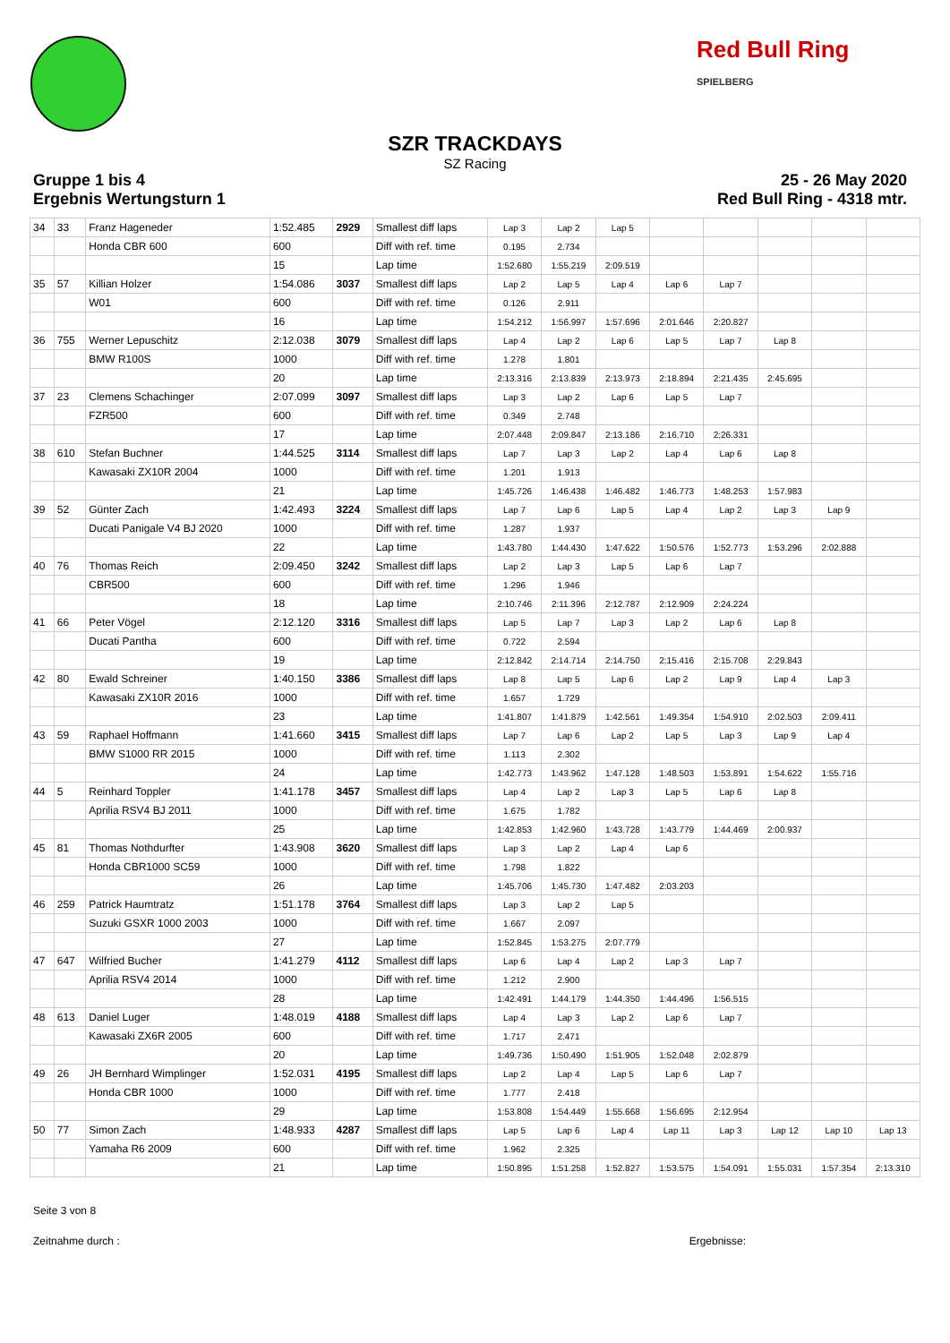Red Bull Ring
SPIELBERG
SZR TRACKDAYS
SZ Racing
Gruppe 1 bis 4
Ergebnis Wertungsturn 1
25 - 26 May 2020
Red Bull Ring - 4318 mtr.
| 34 | 33 | Franz Hageneder | 1:52.485 | 2929 | Smallest diff laps | Lap 3 | Lap 2 | Lap 5 | | | | | |
| | | Honda CBR 600 | 600 | | Diff with ref. time | 0.195 | 2.734 | | | | | | |
| | | | 15 | | Lap time | 1:52.680 | 1:55.219 | 2:09.519 | | | | | |
| 35 | 57 | Killian Holzer | 1:54.086 | 3037 | Smallest diff laps | Lap 2 | Lap 5 | Lap 4 | Lap 6 | Lap 7 | | | |
| | | W01 | 600 | | Diff with ref. time | 0.126 | 2.911 | | | | | | |
| | | | 16 | | Lap time | 1:54.212 | 1:56.997 | 1:57.696 | 2:01.646 | 2:20.827 | | | |
| 36 | 755 | Werner Lepuschitz | 2:12.038 | 3079 | Smallest diff laps | Lap 4 | Lap 2 | Lap 6 | Lap 5 | Lap 7 | Lap 8 | | |
| | | BMW R100S | 1000 | | Diff with ref. time | 1.278 | 1.801 | | | | | | |
| | | | 20 | | Lap time | 2:13.316 | 2:13.839 | 2:13.973 | 2:18.894 | 2:21.435 | 2:45.695 | | |
| 37 | 23 | Clemens Schachinger | 2:07.099 | 3097 | Smallest diff laps | Lap 3 | Lap 2 | Lap 6 | Lap 5 | Lap 7 | | | |
| | | FZR500 | 600 | | Diff with ref. time | 0.349 | 2.748 | | | | | | |
| | | | 17 | | Lap time | 2:07.448 | 2:09.847 | 2:13.186 | 2:16.710 | 2:26.331 | | | |
| 38 | 610 | Stefan Buchner | 1:44.525 | 3114 | Smallest diff laps | Lap 7 | Lap 3 | Lap 2 | Lap 4 | Lap 6 | Lap 8 | | |
| | | Kawasaki ZX10R 2004 | 1000 | | Diff with ref. time | 1.201 | 1.913 | | | | | | |
| | | | 21 | | Lap time | 1:45.726 | 1:46.438 | 1:46.482 | 1:46.773 | 1:48.253 | 1:57.983 | | |
| 39 | 52 | Günter Zach | 1:42.493 | 3224 | Smallest diff laps | Lap 7 | Lap 6 | Lap 5 | Lap 4 | Lap 2 | Lap 3 | Lap 9 | |
| | | Ducati Panigale V4 BJ 2020 | 1000 | | Diff with ref. time | 1.287 | 1.937 | | | | | | |
| | | | 22 | | Lap time | 1:43.780 | 1:44.430 | 1:47.622 | 1:50.576 | 1:52.773 | 1:53.296 | 2:02.888 | |
| 40 | 76 | Thomas Reich | 2:09.450 | 3242 | Smallest diff laps | Lap 2 | Lap 3 | Lap 5 | Lap 6 | Lap 7 | | | |
| | | CBR500 | 600 | | Diff with ref. time | 1.296 | 1.946 | | | | | | |
| | | | 18 | | Lap time | 2:10.746 | 2:11.396 | 2:12.787 | 2:12.909 | 2:24.224 | | | |
| 41 | 66 | Peter Vögel | 2:12.120 | 3316 | Smallest diff laps | Lap 5 | Lap 7 | Lap 3 | Lap 2 | Lap 6 | Lap 8 | | |
| | | Ducati Pantha | 600 | | Diff with ref. time | 0.722 | 2.594 | | | | | | |
| | | | 19 | | Lap time | 2:12.842 | 2:14.714 | 2:14.750 | 2:15.416 | 2:15.708 | 2:29.843 | | |
| 42 | 80 | Ewald Schreiner | 1:40.150 | 3386 | Smallest diff laps | Lap 8 | Lap 5 | Lap 6 | Lap 2 | Lap 9 | Lap 4 | Lap 3 | |
| | | Kawasaki ZX10R 2016 | 1000 | | Diff with ref. time | 1.657 | 1.729 | | | | | | |
| | | | 23 | | Lap time | 1:41.807 | 1:41.879 | 1:42.561 | 1:49.354 | 1:54.910 | 2:02.503 | 2:09.411 | |
| 43 | 59 | Raphael Hoffmann | 1:41.660 | 3415 | Smallest diff laps | Lap 7 | Lap 6 | Lap 2 | Lap 5 | Lap 3 | Lap 9 | Lap 4 | |
| | | BMW S1000 RR 2015 | 1000 | | Diff with ref. time | 1.113 | 2.302 | | | | | | |
| | | | 24 | | Lap time | 1:42.773 | 1:43.962 | 1:47.128 | 1:48.503 | 1:53.891 | 1:54.622 | 1:55.716 | |
| 44 | 5 | Reinhard Toppler | 1:41.178 | 3457 | Smallest diff laps | Lap 4 | Lap 2 | Lap 3 | Lap 5 | Lap 6 | Lap 8 | | |
| | | Aprilia RSV4 BJ 2011 | 1000 | | Diff with ref. time | 1.675 | 1.782 | | | | | | |
| | | | 25 | | Lap time | 1:42.853 | 1:42.960 | 1:43.728 | 1:43.779 | 1:44.469 | 2:00.937 | | |
| 45 | 81 | Thomas Nothdurfter | 1:43.908 | 3620 | Smallest diff laps | Lap 3 | Lap 2 | Lap 4 | Lap 6 | | | | |
| | | Honda CBR1000 SC59 | 1000 | | Diff with ref. time | 1.798 | 1.822 | | | | | | |
| | | | 26 | | Lap time | 1:45.706 | 1:45.730 | 1:47.482 | 2:03.203 | | | | |
| 46 | 259 | Patrick Haumtratz | 1:51.178 | 3764 | Smallest diff laps | Lap 3 | Lap 2 | Lap 5 | | | | | |
| | | Suzuki GSXR 1000 2003 | 1000 | | Diff with ref. time | 1.667 | 2.097 | | | | | | |
| | | | 27 | | Lap time | 1:52.845 | 1:53.275 | 2:07.779 | | | | | |
| 47 | 647 | Wilfried Bucher | 1:41.279 | 4112 | Smallest diff laps | Lap 6 | Lap 4 | Lap 2 | Lap 3 | Lap 7 | | | |
| | | Aprilia RSV4 2014 | 1000 | | Diff with ref. time | 1.212 | 2.900 | | | | | | |
| | | | 28 | | Lap time | 1:42.491 | 1:44.179 | 1:44.350 | 1:44.496 | 1:56.515 | | | |
| 48 | 613 | Daniel Luger | 1:48.019 | 4188 | Smallest diff laps | Lap 4 | Lap 3 | Lap 2 | Lap 6 | Lap 7 | | | |
| | | Kawasaki ZX6R 2005 | 600 | | Diff with ref. time | 1.717 | 2.471 | | | | | | |
| | | | 20 | | Lap time | 1:49.736 | 1:50.490 | 1:51.905 | 1:52.048 | 2:02.879 | | | |
| 49 | 26 | JH Bernhard Wimplinger | 1:52.031 | 4195 | Smallest diff laps | Lap 2 | Lap 4 | Lap 5 | Lap 6 | Lap 7 | | | |
| | | Honda CBR 1000 | 1000 | | Diff with ref. time | 1.777 | 2.418 | | | | | | |
| | | | 29 | | Lap time | 1:53.808 | 1:54.449 | 1:55.668 | 1:56.695 | 2:12.954 | | | |
| 50 | 77 | Simon Zach | 1:48.933 | 4287 | Smallest diff laps | Lap 5 | Lap 6 | Lap 4 | Lap 11 | Lap 3 | Lap 12 | Lap 10 | Lap 13 |
| | | Yamaha R6 2009 | 600 | | Diff with ref. time | 1.962 | 2.325 | | | | | | |
| | | | 21 | | Lap time | 1:50.895 | 1:51.258 | 1:52.827 | 1:53.575 | 1:54.091 | 1:55.031 | 1:57.354 | 2:13.310 |
Seite 3 von 8
Zeitnahme durch : Ergebnisse: